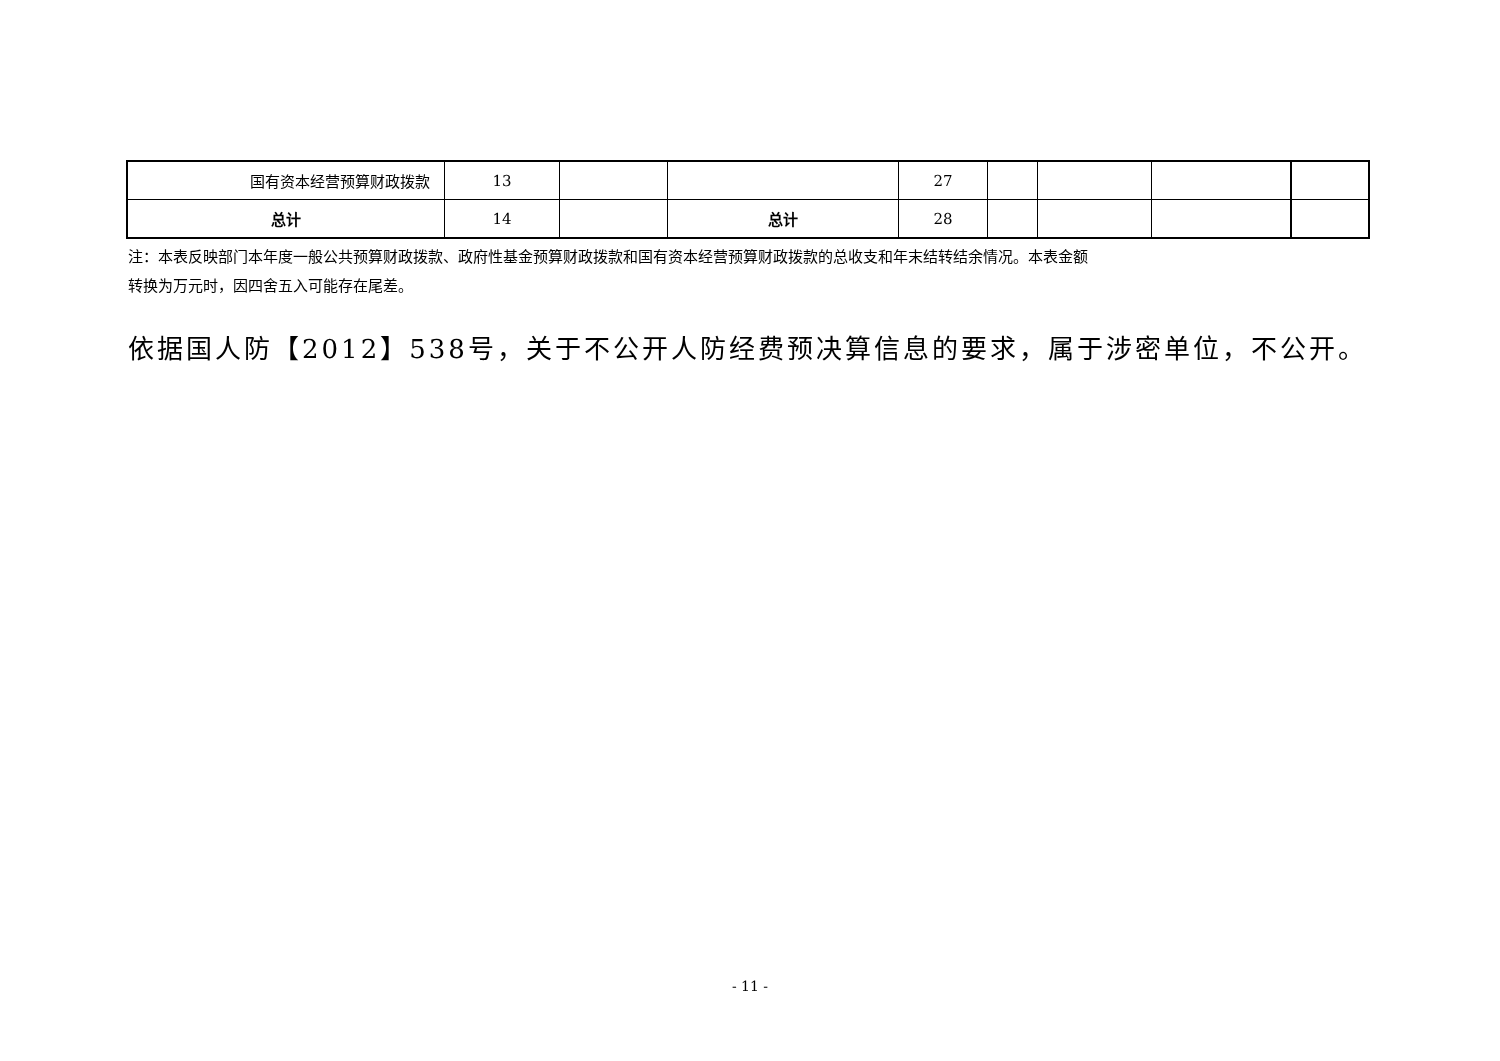| 国有资本经营预算财政拨款 | 13 | | | 27 | | | | |
| 总计 | 14 | | 总计 | 28 | | | | |
注：本表反映部门本年度一般公共预算财政拨款、政府性基金预算财政拨款和国有资本经营预算财政拨款的总收支和年末结转结余情况。本表金额
转换为万元时，因四舍五入可能存在尾差。
依据国人防【2012】538号，关于不公开人防经费预决算信息的要求，属于涉密单位，不公开。
- 11 -